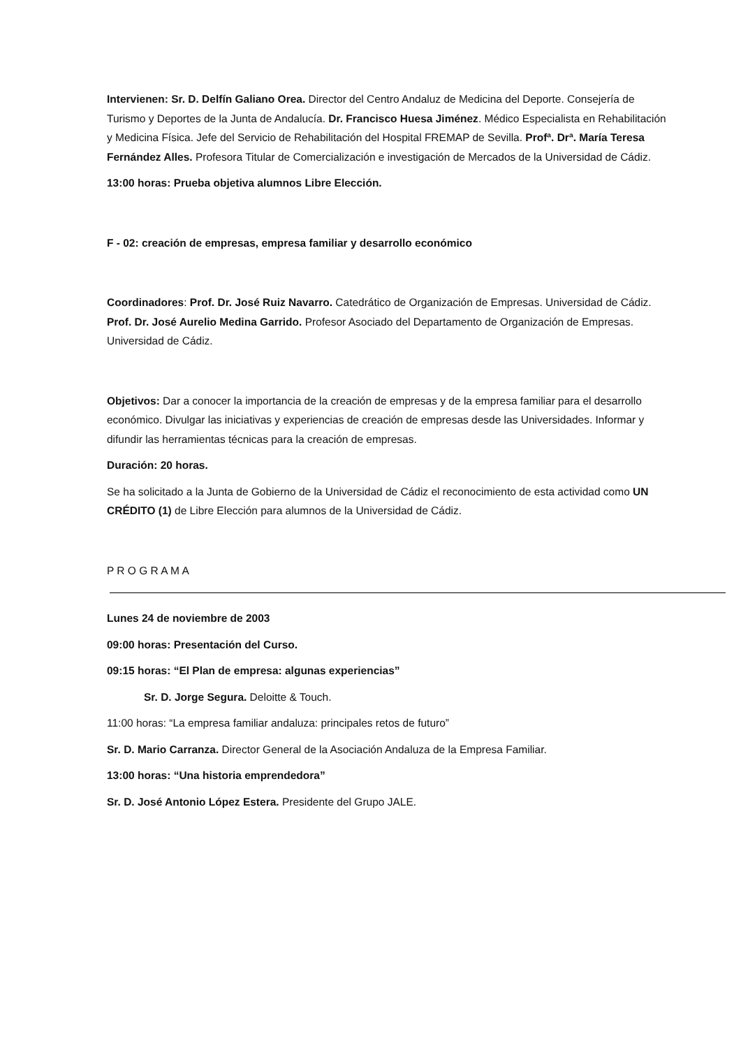Intervienen: Sr. D. Delfín Galiano Orea. Director del Centro Andaluz de Medicina del Deporte. Consejería de Turismo y Deportes de la Junta de Andalucía. Dr. Francisco Huesa Jiménez. Médico Especialista en Rehabilitación y Medicina Física. Jefe del Servicio de Rehabilitación del Hospital FREMAP de Sevilla. Profª. Drª. María Teresa Fernández Alles. Profesora Titular de Comercialización e investigación de Mercados de la Universidad de Cádiz.
13:00 horas: Prueba objetiva alumnos Libre Elección.
F - 02: creación de empresas, empresa familiar y desarrollo económico
Coordinadores: Prof. Dr. José Ruiz Navarro. Catedrático de Organización de Empresas. Universidad de Cádiz. Prof. Dr. José Aurelio Medina Garrido. Profesor Asociado del Departamento de Organización de Empresas. Universidad de Cádiz.
Objetivos: Dar a conocer la importancia de la creación de empresas y de la empresa familiar para el desarrollo económico. Divulgar las iniciativas y experiencias de creación de empresas desde las Universidades. Informar y difundir las herramientas técnicas para la creación de empresas.
Duración: 20 horas.
Se ha solicitado a la Junta de Gobierno de la Universidad de Cádiz el reconocimiento de esta actividad como UN CRÉDITO (1) de Libre Elección para alumnos de la Universidad de Cádiz.
P R O G R A M A
Lunes 24 de noviembre de 2003
09:00 horas: Presentación del Curso.
09:15 horas: “El Plan de empresa: algunas experiencias”
Sr. D. Jorge Segura. Deloitte & Touch.
11:00 horas: “La empresa familiar andaluza: principales retos de futuro”
Sr. D. Mario Carranza. Director General de la Asociación Andaluza de la Empresa Familiar.
13:00 horas: “Una historia emprendedora”
Sr. D. José Antonio López Estera. Presidente del Grupo JALE.